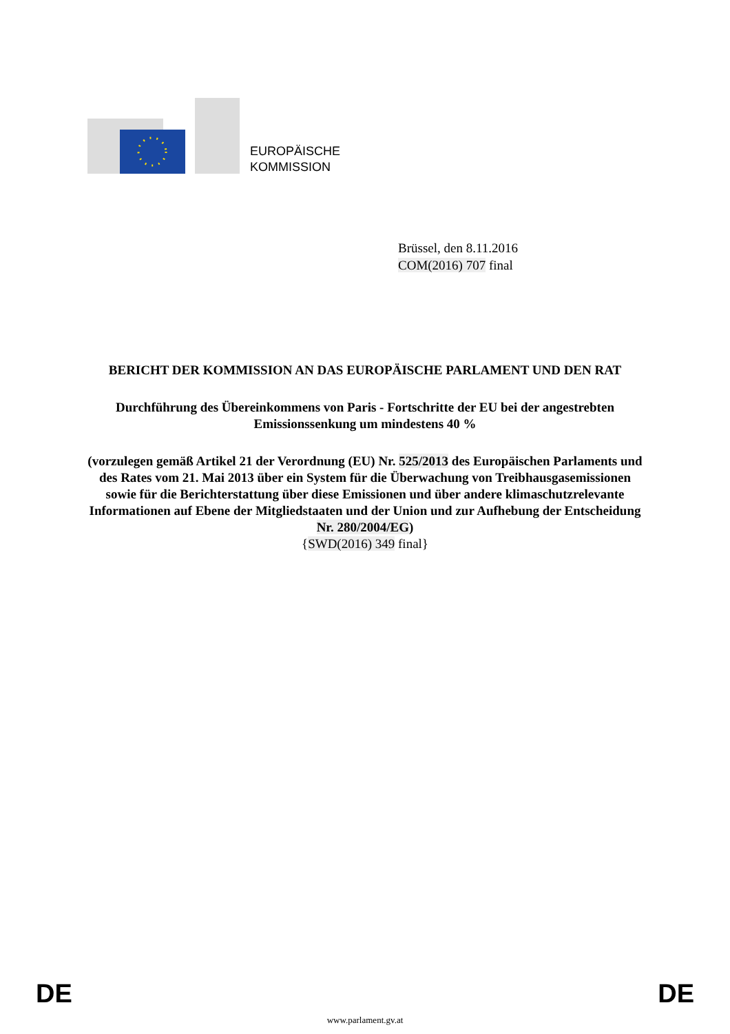EUROPÄISCHE
KOMMISSION
Brüssel, den 8.11.2016
COM(2016) 707 final
BERICHT DER KOMMISSION AN DAS EUROPÄISCHE PARLAMENT UND DEN RAT
Durchführung des Übereinkommens von Paris - Fortschritte der EU bei der angestrebten Emissionssenkung um mindestens 40 %
(vorzulegen gemäß Artikel 21 der Verordnung (EU) Nr. 525/2013 des Europäischen Parlaments und des Rates vom 21. Mai 2013 über ein System für die Überwachung von Treibhausgasemissionen sowie für die Berichterstattung über diese Emissionen und über andere klimaschutzrelevante Informationen auf Ebene der Mitgliedstaaten und der Union und zur Aufhebung der Entscheidung Nr. 280/2004/EG)
{SWD(2016) 349 final}
DE DE
www.parlament.gv.at